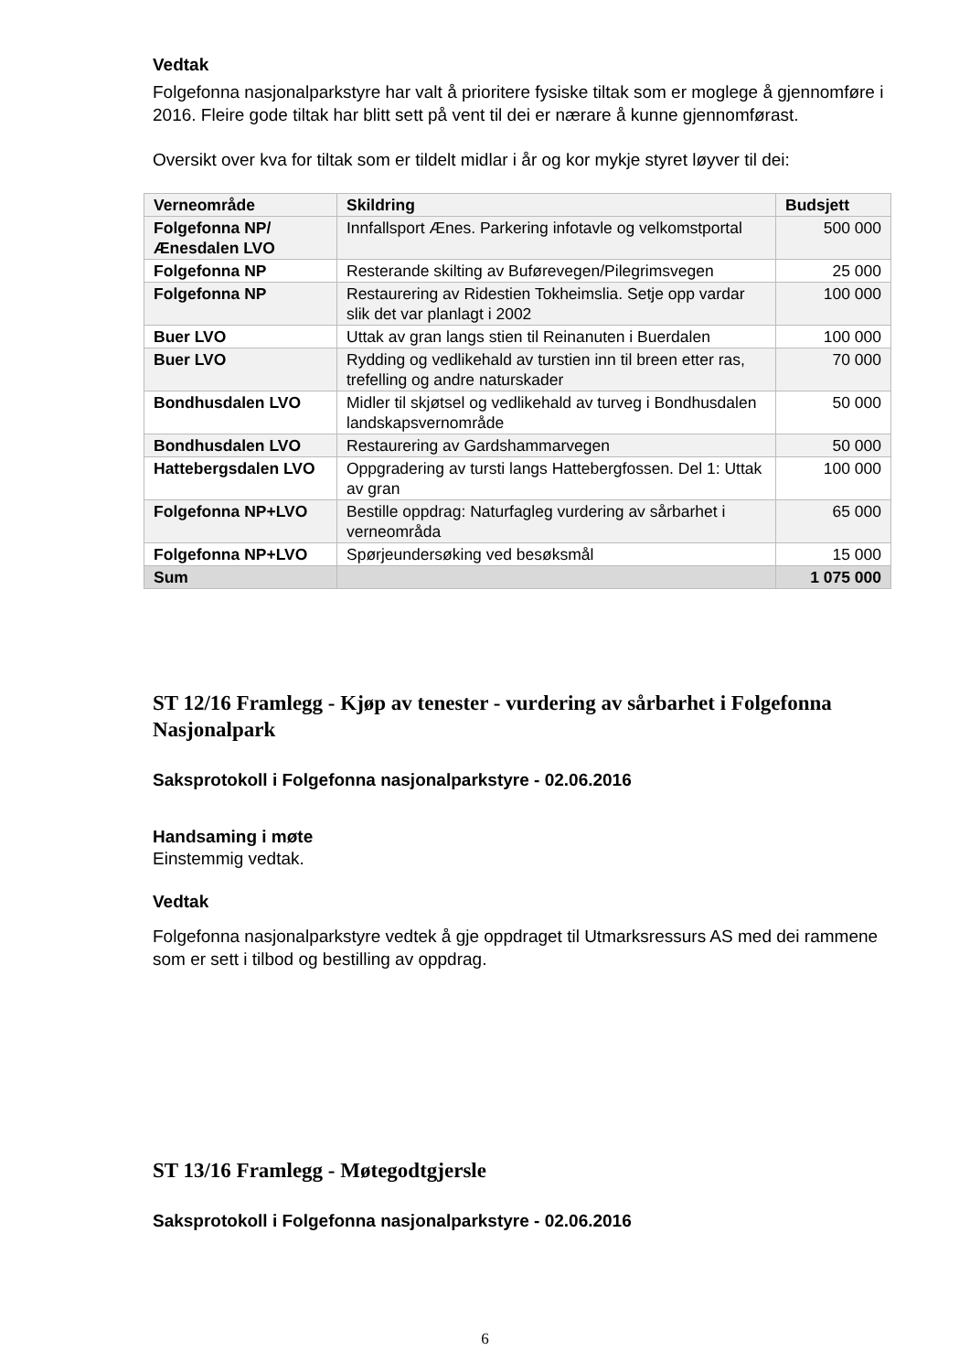Vedtak
Folgefonna nasjonalparkstyre har valt å prioritere fysiske tiltak som er moglege å gjennomføre i 2016. Fleire gode tiltak har blitt sett på vent til dei er nærare å kunne gjennomførast.
Oversikt over kva for tiltak som er tildelt midlar i år og kor mykje styret løyver til dei:
| Verneområde | Skildring | Budsjett |
| --- | --- | --- |
| Folgefonna NP/ Ænesdalen LVO | Innfallsport Ænes. Parkering infotavle og velkomstportal | 500 000 |
| Folgefonna NP | Resterande skilting av Buførevegen/Pilegrimsvegen | 25 000 |
| Folgefonna NP | Restaurering av Ridestien Tokheimslia. Setje opp vardar slik det var planlagt i 2002 | 100 000 |
| Buer LVO | Uttak av gran langs stien til Reinanuten i Buerdalen | 100 000 |
| Buer LVO | Rydding og vedlikehald av turstien inn til breen etter ras, trefelling og andre naturskader | 70 000 |
| Bondhusdalen LVO | Midler til skjøtsel og vedlikehald av turveg i Bondhusdalen landskapsvernområde | 50 000 |
| Bondhusdalen LVO | Restaurering av Gardshammarvegen | 50 000 |
| Hattebergsdalen LVO | Oppgradering av tursti langs Hattebergfossen. Del 1: Uttak av gran | 100 000 |
| Folgefonna NP+LVO | Bestille oppdrag: Naturfagleg vurdering av sårbarhet i verneområda | 65 000 |
| Folgefonna NP+LVO | Spørjeundersøking ved besøksmål | 15 000 |
| Sum | | 1 075 000 |
ST 12/16 Framlegg - Kjøp av tenester - vurdering av sårbarhet i Folgefonna Nasjonalpark
Saksprotokoll i Folgefonna nasjonalparkstyre - 02.06.2016
Handsaming i møte
Einstemmig vedtak.
Vedtak
Folgefonna nasjonalparkstyre vedtek å gje oppdraget til Utmarksressurs AS med dei rammene som er sett i tilbod og bestilling av oppdrag.
ST 13/16 Framlegg - Møtegodtgjersle
Saksprotokoll i Folgefonna nasjonalparkstyre - 02.06.2016
6